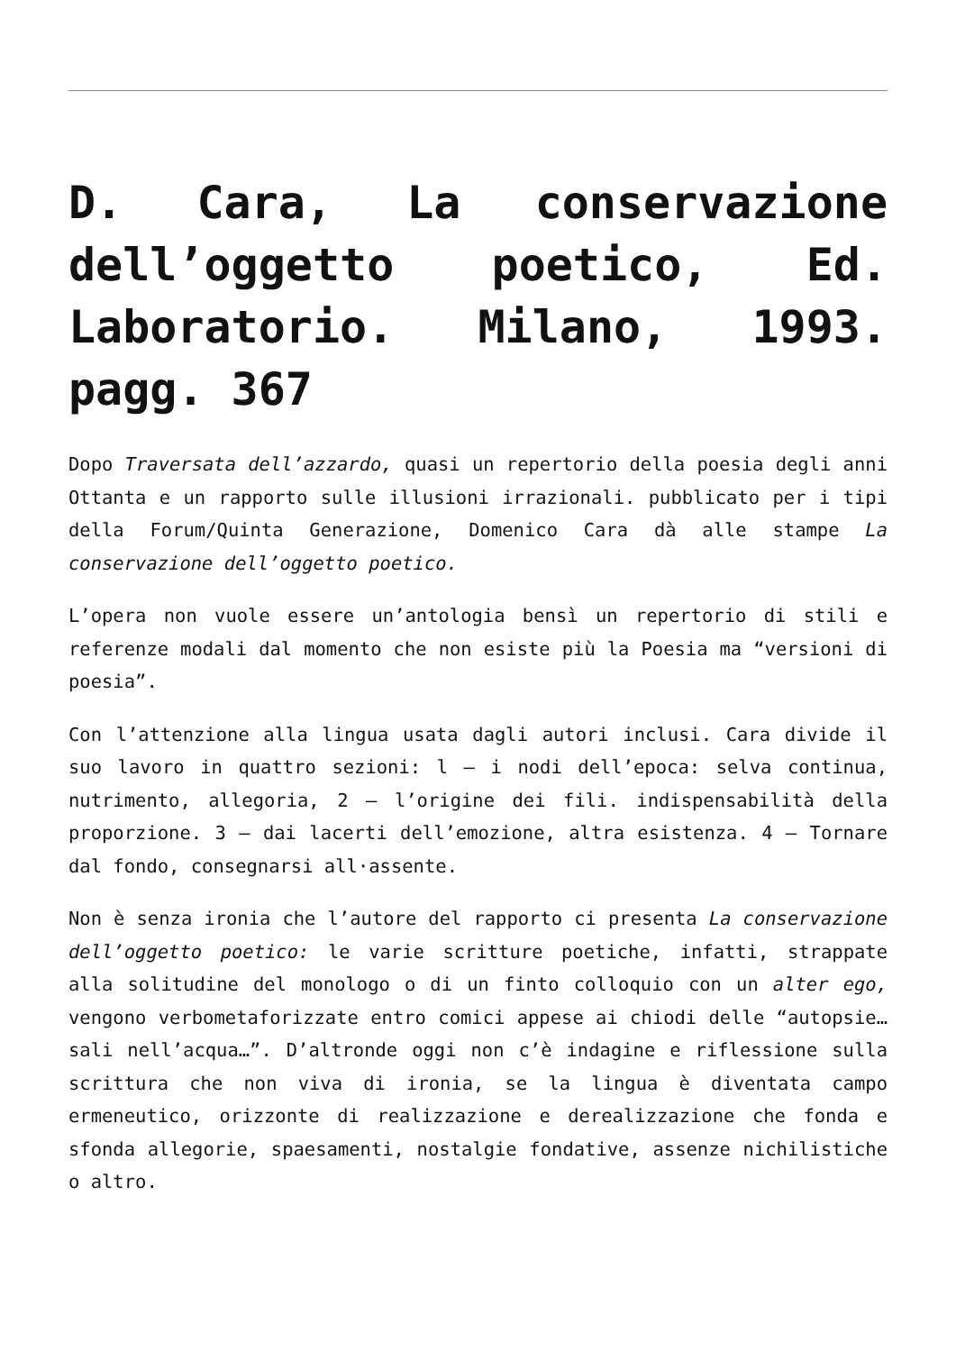D. Cara, La conservazione dell’oggetto poetico, Ed. Laboratorio. Milano, 1993. pagg. 367
Dopo Traversata dell’azzardo, quasi un repertorio della poesia degli anni Ottanta e un rapporto sulle illusioni irrazionali. pubblicato per i tipi della Forum/Quinta Generazione, Domenico Cara dà alle stampe La conservazione dell’oggetto poetico.
L’opera non vuole essere un’antologia bensì un repertorio di stili e referenze modali dal momento che non esiste più la Poesia ma “versioni di poesia”.
Con l’attenzione alla lingua usata dagli autori inclusi. Cara divide il suo lavoro in quattro sezioni: l – i nodi dell’epoca: selva continua, nutrimento, allegoria, 2 – l’origine dei fili. indispensabilità della proporzione. 3 – dai lacerti dell’emozione, altra esistenza. 4 – Tornare dal fondo, consegnarsi all·assente.
Non è senza ironia che l’autore del rapporto ci presenta La conservazione dell’oggetto poetico: le varie scritture poetiche, infatti, strappate alla solitudine del monologo o di un finto colloquio con un alter ego, vengono verbometaforizzate entro comici appese ai chiodi delle “autopsie… sali nell’acqua…”. D’altronde oggi non c’è indagine e riflessione sulla scrittura che non viva di ironia, se la lingua è diventata campo ermeneutico, orizzonte di realizzazione e derealizzazione che fonda e sfonda allegorie, spaesamenti, nostalgie fondative, assenze nichilistiche o altro.